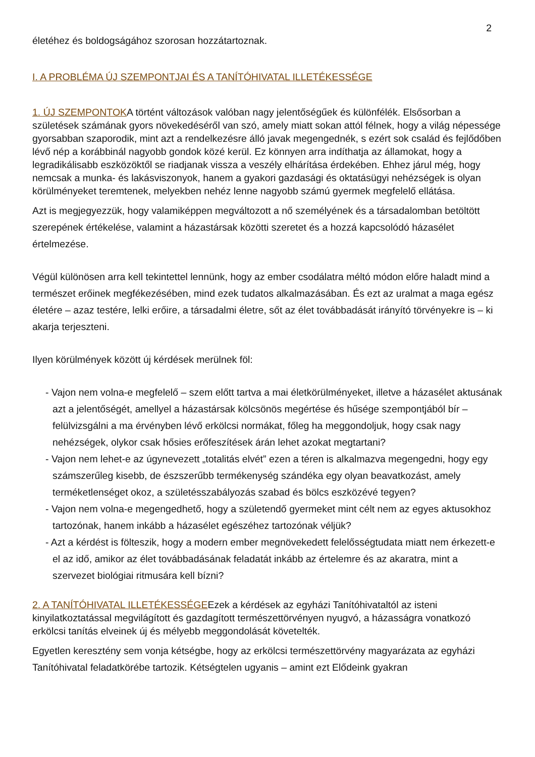2
életéhez és boldogságához szorosan hozzátartoznak.
I. A PROBLÉMA ÚJ SZEMPONTJAI ÉS A TANÍTÓHIVATAL ILLETÉKESSÉGE
1. ÚJ SZEMPONTOKA történt változások valóban nagy jelentőségűek és különfélék. Elsősorban a születések számának gyors növekedéséről van szó, amely miatt sokan attól félnek, hogy a világ népessége gyorsabban szaporodik, mint azt a rendelkezésre álló javak megengednék, s ezért sok család és fejlődőben lévő nép a korábbinál nagyobb gondok közé kerül. Ez könnyen arra indíthatja az államokat, hogy a legradikálisabb eszközöktől se riadjanak vissza a veszély elhárítása érdekében. Ehhez járul még, hogy nemcsak a munka- és lakásviszonyok, hanem a gyakori gazdasági és oktatásügyi nehézségek is olyan körülményeket teremtenek, melyekben nehéz lenne nagyobb számú gyermek megfelelő ellátása.
Azt is megjegyezzük, hogy valamiképpen megváltozott a nő személyének és a társadalomban betöltött szerepének értékelése, valamint a házastársak közötti szeretet és a hozzá kapcsolódó házasélet értelmezése.
Végül különösen arra kell tekintettel lennünk, hogy az ember csodálatra méltó módon előre haladt mind a természet erőinek megfékezésében, mind ezek tudatos alkalmazásában. És ezt az uralmat a maga egész életére – azaz testére, lelki erőire, a társadalmi életre, sőt az élet továbbadását irányító törvényekre is – ki akarja terjeszteni.
Ilyen körülmények között új kérdések merülnek föl:
- Vajon nem volna-e megfelelő – szem előtt tartva a mai életkörülményeket, illetve a házasélet aktusának azt a jelentőségét, amellyel a házastársak kölcsönös megértése és hűsége szempontjából bír – felülvizsgálni a ma érvényben lévő erkölcsi normákat, főleg ha meggondoljuk, hogy csak nagy nehézségek, olykor csak hősies erőfeszítések árán lehet azokat megtartani?
- Vajon nem lehet-e az úgynevezett „totalitás elvét” ezen a téren is alkalmazva megengedni, hogy egy számszerűleg kisebb, de észszerűbb termékenység szándéka egy olyan beavatkozást, amely terméketlenséget okoz, a születésszabályozás szabad és bölcs eszközévé tegyen?
- Vajon nem volna-e megengedhető, hogy a születendő gyermeket mint célt nem az egyes aktusokhoz tartozónak, hanem inkább a házasélet egészéhez tartozónak véljük?
- Azt a kérdést is fölteszik, hogy a modern ember megnövekedett felelősségtudata miatt nem érkezett-e el az idő, amikor az élet továbbadásának feladatát inkább az értelemre és az akaratra, mint a szervezet biológiai ritmusára kell bízni?
2. A TANÍTÓHIVATAL ILLETÉKESSÉGEEzek a kérdések az egyházi Tanítóhivataltól az isteni kinyilatkoztatással megvilágított és gazdagított természettörvényen nyugvó, a házasságra vonatkozó erkölcsi tanítás elveinek új és mélyebb meggondolását követelték.
Egyetlen keresztény sem vonja kétségbe, hogy az erkölcsi természettörvény magyarázata az egyházi Tanítóhivatal feladatkörébe tartozik. Kétségtelen ugyanis – amint ezt Elődeink gyakran